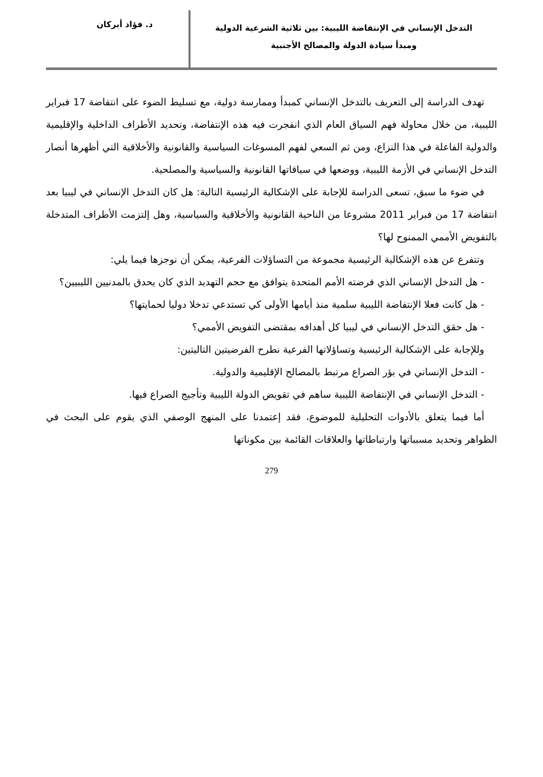التدخل الإنساني في الإنتفاضة الليبية: بين ثلاثية الشرعية الدولية
ومبدأ سيادة الدولة والمصالح الأجنبية
د. فؤاد أبركان
تهدف الدراسة إلى التعريف بالتدخل الإنساني كمبدأ وممارسة دولية، مع تسليط الضوء على انتفاضة 17 فبراير الليبية، من خلال محاولة فهم السياق العام الذي انفجرت فيه هذه الإنتفاضة، وتحديد الأطراف الداخلية والإقليمية والدولية الفاعلة في هذا النزاع، ومن ثم السعي لفهم المسوغات السياسية والقانونية والأخلاقية التي أظهرها أنصار التدخل الإنساني في الأزمة الليبية، ووضعها في سياقاتها القانونية والسياسية والمصلحية.
في ضوء ما سبق، تسعى الدراسة للإجابة على الإشكالية الرئيسية التالية: هل كان التدخل الإنساني في ليبيا بعد انتفاضة 17 من فبراير 2011 مشروعا من الناحية القانونية والأخلاقية والسياسية، وهل إلتزمت الأطراف المتدخلة بالتفويض الأممي الممنوح لها؟
وتتفرع عن هذه الإشكالية الرئيسية مجموعة من التساؤلات الفرعية، يمكن أن نوجزها فيما يلي:
- هل التدخل الإنساني الذي فرضته الأمم المتحدة يتوافق مع حجم التهديد الذي كان يحدق بالمدنيين الليبيين؟
- هل كانت فعلا الإنتفاضة الليبية سلمية منذ أيامها الأولى كي تستدعي تدخلا دوليا لحمايتها؟
- هل حقق التدخل الإنساني في ليبيا كل أهدافه بمقتضى التفويض الأممي؟
وللإجابة على الإشكالية الرئيسية وتساؤلاتها الفرعية نطرح الفرضيتين التاليتين:
- التدخل الإنساني في بؤر الصراع مرتبط بالمصالح الإقليمية والدولية.
- التدخل الإنساني في الإنتفاضة الليبية ساهم في تقويض الدولة الليبية وتأجيج الصراع فيها.
أما فيما يتعلق بالأدوات التحليلية للموضوع، فقد إعتمدنا على المنهج الوصفي الذي يقوم على البحث في الظواهر وتحديد مسبباتها وارتباطاتها والعلاقات القائمة بين مكوناتها
279